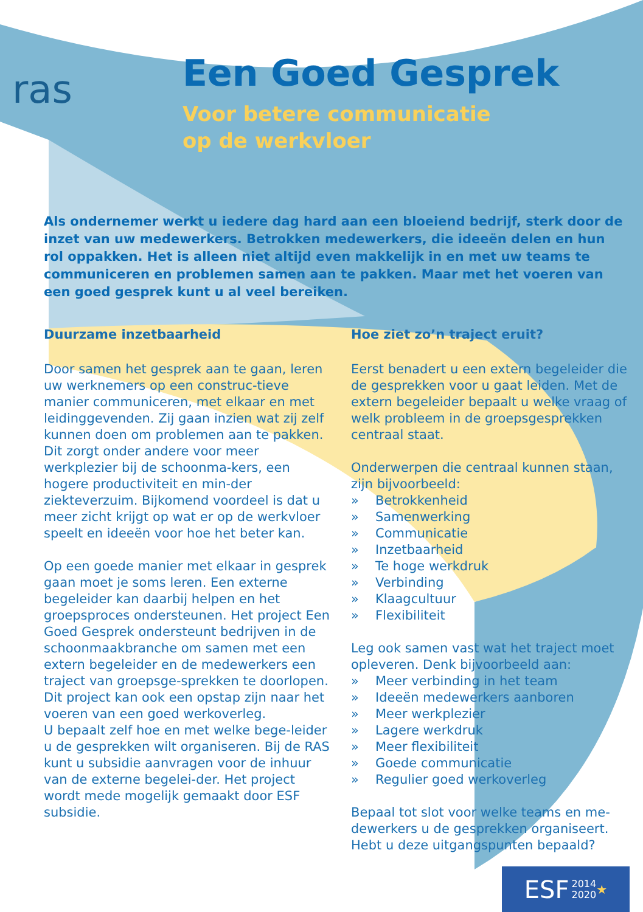ras
Een Goed Gesprek
Voor betere communicatie
op de werkvloer
Als ondernemer werkt u iedere dag hard aan een bloeiend bedrijf, sterk door de inzet van uw medewerkers. Betrokken medewerkers, die ideeën delen en hun rol oppakken. Het is alleen niet altijd even makkelijk in en met uw teams te communiceren en problemen samen aan te pakken. Maar met het voeren van een goed gesprek kunt u al veel bereiken.
Duurzame inzetbaarheid
Door samen het gesprek aan te gaan, leren uw werknemers op een construc-tieve manier communiceren, met elkaar en met leidinggevenden. Zij gaan inzien wat zij zelf kunnen doen om problemen aan te pakken. Dit zorgt onder andere voor meer werkplezier bij de schoonma-kers, een hogere productiviteit en min-der ziekteverzuim. Bijkomend voordeel is dat u meer zicht krijgt op wat er op de werkvloer speelt en ideeën voor hoe het beter kan.
Op een goede manier met elkaar in gesprek gaan moet je soms leren. Een externe begeleider kan daarbij helpen en het groepsproces ondersteunen. Het project Een Goed Gesprek ondersteunt bedrijven in de schoonmaakbranche om samen met een extern begeleider en de medewerkers een traject van groepsge-sprekken te doorlopen. Dit project kan ook een opstap zijn naar het voeren van een goed werkoverleg.
U bepaalt zelf hoe en met welke bege-leider u de gesprekken wilt organiseren. Bij de RAS kunt u subsidie aanvragen voor de inhuur van de externe begelei-der. Het project wordt mede mogelijk gemaakt door ESF subsidie.
Hoe ziet zo’n traject eruit?
Eerst benadert u een extern begeleider die de gesprekken voor u gaat leiden. Met de extern begeleider bepaalt u welke vraag of welk probleem in de groepsgesprekken centraal staat.
Onderwerpen die centraal kunnen staan, zijn bijvoorbeeld:
» Betrokkenheid
» Samenwerking
» Communicatie
» Inzetbaarheid
» Te hoge werkdruk
» Verbinding
» Klaagcultuur
» Flexibiliteit
Leg ook samen vast wat het traject moet opleveren. Denk bijvoorbeeld aan:
» Meer verbinding in het team
» Ideeën medewerkers aanboren
» Meer werkplezier
» Lagere werkdruk
» Meer flexibiliteit
» Goede communicatie
» Regulier goed werkoverleg
Bepaal tot slot voor welke teams en me-dewerkers u de gesprekken organiseert. Hebt u deze uitgangspunten bepaald?
ESF 2014
2020 ★